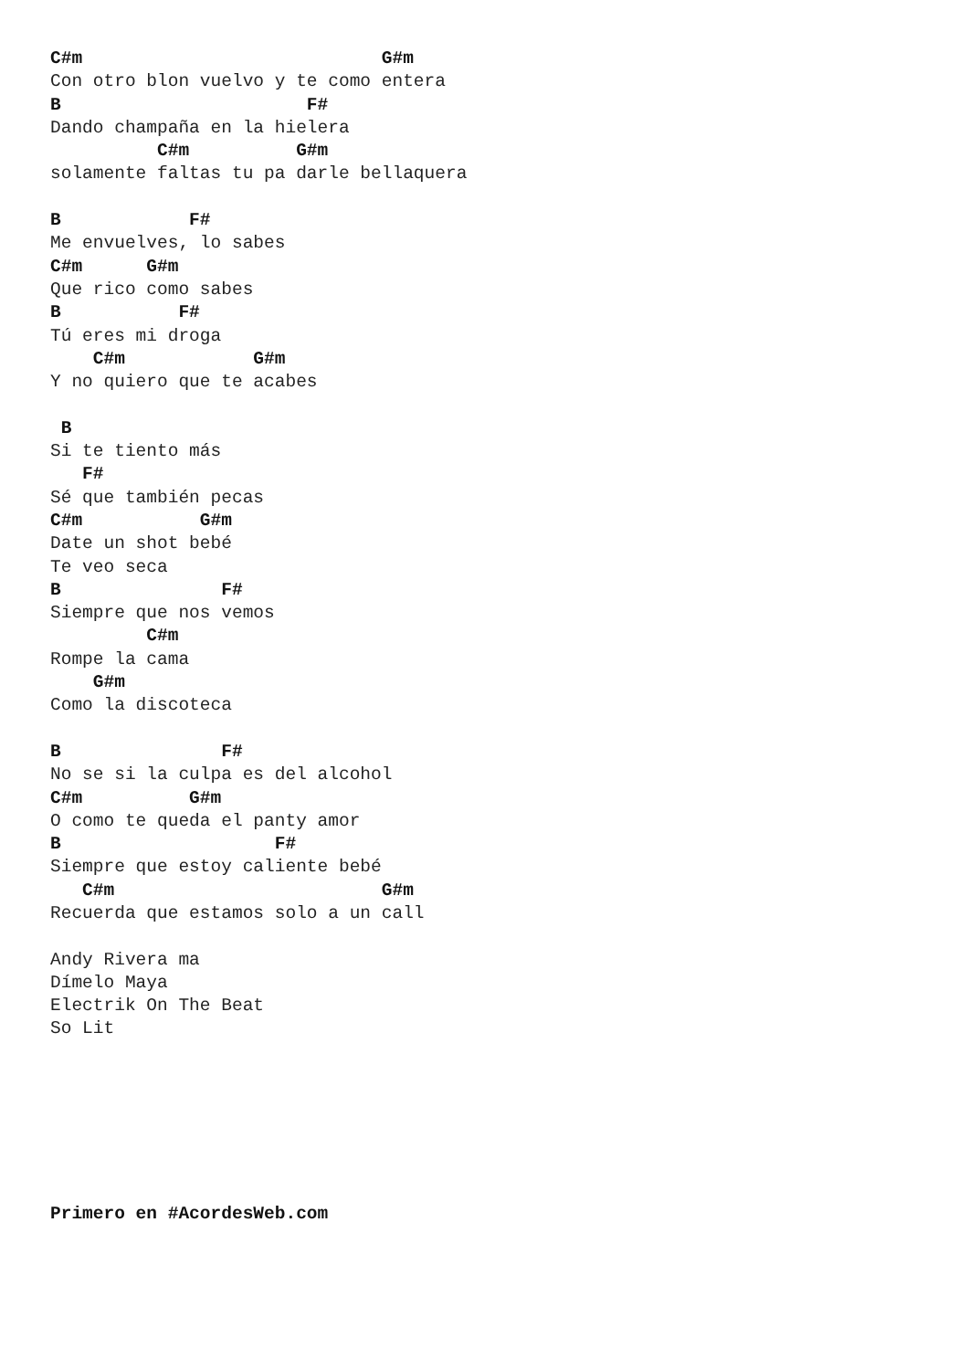C#m                            G#m
Con otro blon vuelvo y te como entera
B                       F#
Dando champaña en la hielera
          C#m          G#m
solamente faltas tu pa darle bellaquera

B            F#
Me envuelves, lo sabes
C#m      G#m
Que rico como sabes
B           F#
Tú eres mi droga
    C#m            G#m
Y no quiero que te acabes

 B
Si te tiento más
   F#
Sé que también pecas
C#m           G#m
Date un shot bebé
Te veo seca
B               F#
Siempre que nos vemos
         C#m
Rompe la cama
    G#m
Como la discoteca

B               F#
No se si la culpa es del alcohol
C#m          G#m
O como te queda el panty amor
B                    F#
Siempre que estoy caliente bebé
   C#m                         G#m
Recuerda que estamos solo a un call

Andy Rivera ma
Dímelo Maya
Electrik On The Beat
So Lit







Primero en #AcordesWeb.com